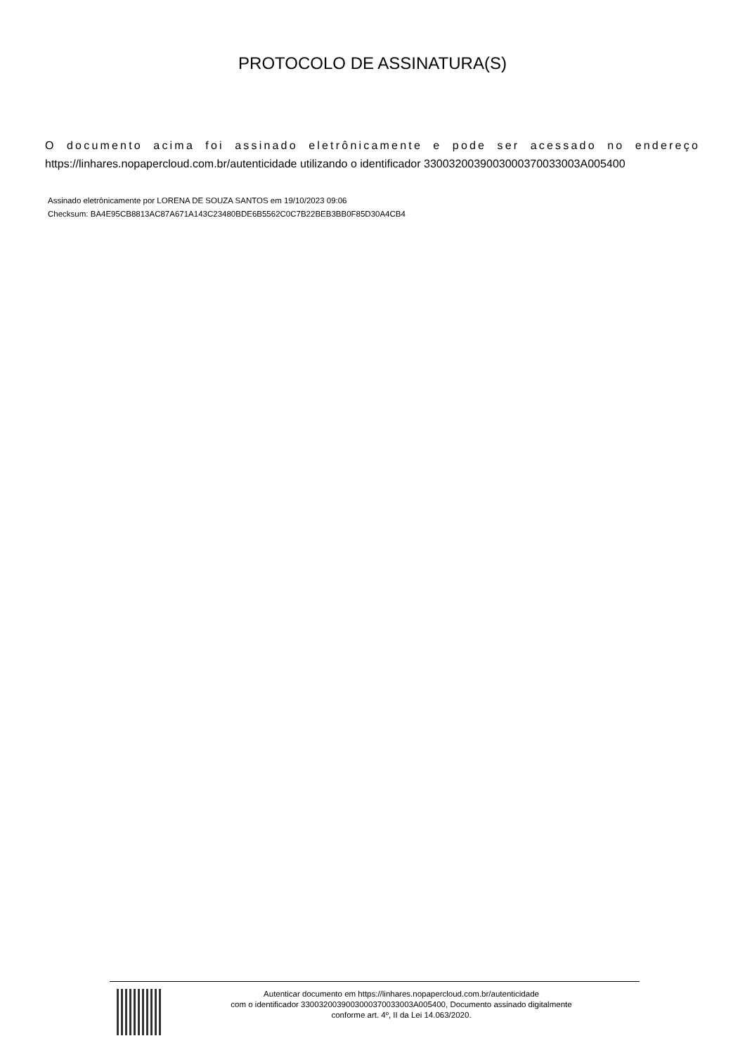PROTOCOLO DE ASSINATURA(S)
O documento acima foi assinado eletrônicamente e pode ser acessado no endereço https://linhares.nopapercloud.com.br/autenticidade utilizando o identificador 330032003900300037003300​3A005400
Assinado eletrônicamente por LORENA DE SOUZA SANTOS em 19/10/2023 09:06
Checksum: BA4E95CB8813AC87A671A143C23480BDE6B5562C0C7B22BEB3BB0F85D30A4CB4
Autenticar documento em https://linhares.nopapercloud.com.br/autenticidade
com o identificador 3300320039003000370033003A005400, Documento assinado digitalmente
conforme art. 4º, II da Lei 14.063/2020.